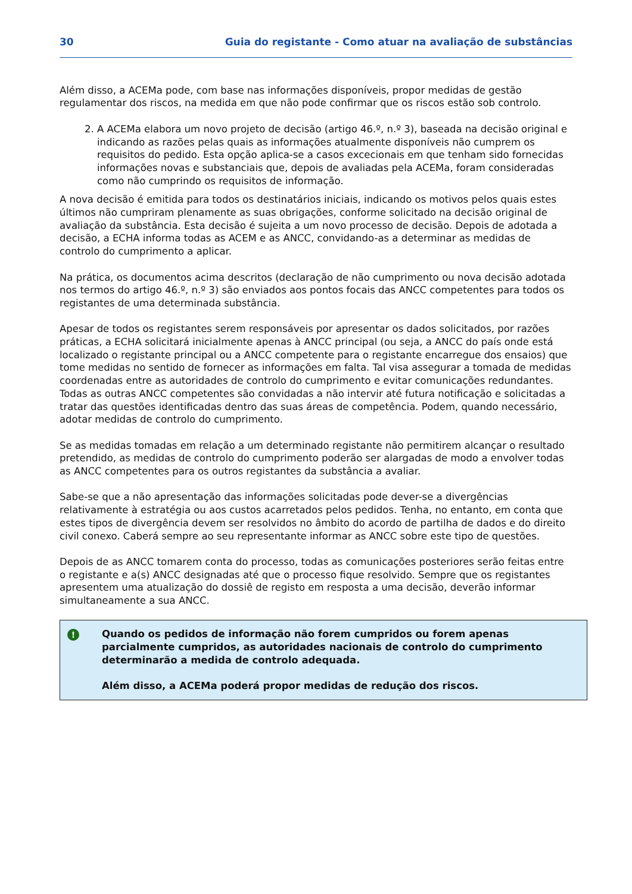30 Guia do registante - Como atuar na avaliação de substâncias
Além disso, a ACEMa pode, com base nas informações disponíveis, propor medidas de gestão regulamentar dos riscos, na medida em que não pode confirmar que os riscos estão sob controlo.
2. A ACEMa elabora um novo projeto de decisão (artigo 46.º, n.º 3), baseada na decisão original e indicando as razões pelas quais as informações atualmente disponíveis não cumprem os requisitos do pedido. Esta opção aplica-se a casos excecionais em que tenham sido fornecidas informações novas e substanciais que, depois de avaliadas pela ACEMa, foram consideradas como não cumprindo os requisitos de informação.
A nova decisão é emitida para todos os destinatários iniciais, indicando os motivos pelos quais estes últimos não cumpriram plenamente as suas obrigações, conforme solicitado na decisão original de avaliação da substância. Esta decisão é sujeita a um novo processo de decisão. Depois de adotada a decisão, a ECHA informa todas as ACEM e as ANCC, convidando-as a determinar as medidas de controlo do cumprimento a aplicar.
Na prática, os documentos acima descritos (declaração de não cumprimento ou nova decisão adotada nos termos do artigo 46.º, n.º 3) são enviados aos pontos focais das ANCC competentes para todos os registantes de uma determinada substância.
Apesar de todos os registantes serem responsáveis por apresentar os dados solicitados, por razões práticas, a ECHA solicitará inicialmente apenas à ANCC principal (ou seja, a ANCC do país onde está localizado o registante principal ou a ANCC competente para o registante encarregue dos ensaios) que tome medidas no sentido de fornecer as informações em falta. Tal visa assegurar a tomada de medidas coordenadas entre as autoridades de controlo do cumprimento e evitar comunicações redundantes. Todas as outras ANCC competentes são convidadas a não intervir até futura notificação e solicitadas a tratar das questões identificadas dentro das suas áreas de competência. Podem, quando necessário, adotar medidas de controlo do cumprimento.
Se as medidas tomadas em relação a um determinado registante não permitirem alcançar o resultado pretendido, as medidas de controlo do cumprimento poderão ser alargadas de modo a envolver todas as ANCC competentes para os outros registantes da substância a avaliar.
Sabe-se que a não apresentação das informações solicitadas pode dever-se a divergências relativamente à estratégia ou aos custos acarretados pelos pedidos. Tenha, no entanto, em conta que estes tipos de divergência devem ser resolvidos no âmbito do acordo de partilha de dados e do direito civil conexo. Caberá sempre ao seu representante informar as ANCC sobre este tipo de questões.
Depois de as ANCC tomarem conta do processo, todas as comunicações posteriores serão feitas entre o registante e a(s) ANCC designadas até que o processo fique resolvido. Sempre que os registantes apresentem uma atualização do dossiê de registo em resposta a uma decisão, deverão informar simultaneamente a sua ANCC.
!
Quando os pedidos de informação não forem cumpridos ou forem apenas parcialmente cumpridos, as autoridades nacionais de controlo do cumprimento determinarão a medida de controlo adequada.
Além disso, a ACEMa poderá propor medidas de redução dos riscos.